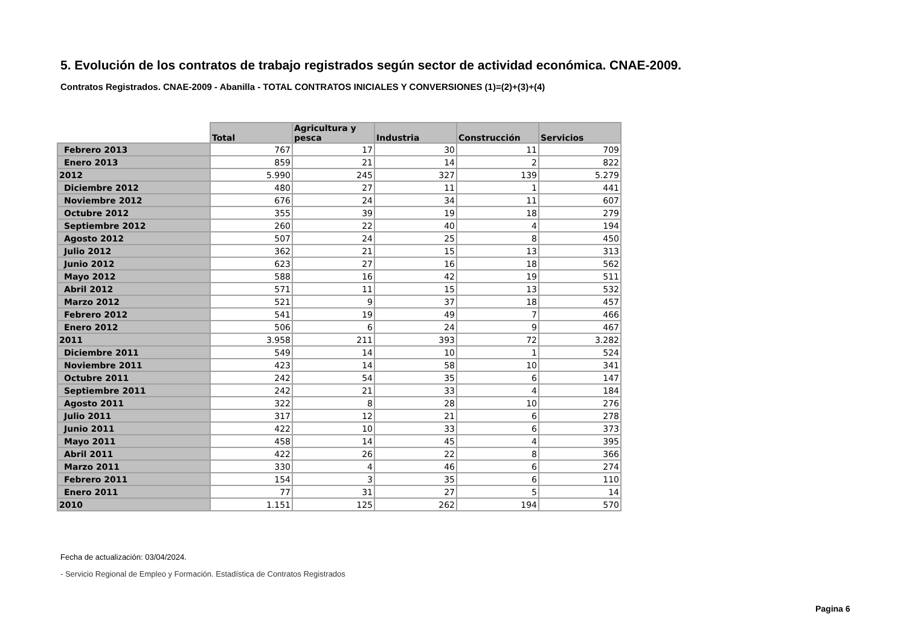5. Evolución de los contratos de trabajo registrados según sector de actividad económica. CNAE-2009.
Contratos Registrados. CNAE-2009 - Abanilla - TOTAL CONTRATOS INICIALES Y CONVERSIONES (1)=(2)+(3)+(4)
| | Total | Agricultura y pesca | Industria | Construcción | Servicios |
| --- | --- | --- | --- | --- | --- |
| Febrero 2013 | 767 | 17 | 30 | 11 | 709 |
| Enero 2013 | 859 | 21 | 14 | 2 | 822 |
| 2012 | 5.990 | 245 | 327 | 139 | 5.279 |
| Diciembre 2012 | 480 | 27 | 11 | 1 | 441 |
| Noviembre 2012 | 676 | 24 | 34 | 11 | 607 |
| Octubre 2012 | 355 | 39 | 19 | 18 | 279 |
| Septiembre 2012 | 260 | 22 | 40 | 4 | 194 |
| Agosto 2012 | 507 | 24 | 25 | 8 | 450 |
| Julio 2012 | 362 | 21 | 15 | 13 | 313 |
| Junio 2012 | 623 | 27 | 16 | 18 | 562 |
| Mayo 2012 | 588 | 16 | 42 | 19 | 511 |
| Abril 2012 | 571 | 11 | 15 | 13 | 532 |
| Marzo 2012 | 521 | 9 | 37 | 18 | 457 |
| Febrero 2012 | 541 | 19 | 49 | 7 | 466 |
| Enero 2012 | 506 | 6 | 24 | 9 | 467 |
| 2011 | 3.958 | 211 | 393 | 72 | 3.282 |
| Diciembre 2011 | 549 | 14 | 10 | 1 | 524 |
| Noviembre 2011 | 423 | 14 | 58 | 10 | 341 |
| Octubre 2011 | 242 | 54 | 35 | 6 | 147 |
| Septiembre 2011 | 242 | 21 | 33 | 4 | 184 |
| Agosto 2011 | 322 | 8 | 28 | 10 | 276 |
| Julio 2011 | 317 | 12 | 21 | 6 | 278 |
| Junio 2011 | 422 | 10 | 33 | 6 | 373 |
| Mayo 2011 | 458 | 14 | 45 | 4 | 395 |
| Abril 2011 | 422 | 26 | 22 | 8 | 366 |
| Marzo 2011 | 330 | 4 | 46 | 6 | 274 |
| Febrero 2011 | 154 | 3 | 35 | 6 | 110 |
| Enero 2011 | 77 | 31 | 27 | 5 | 14 |
| 2010 | 1.151 | 125 | 262 | 194 | 570 |
Fecha de actualización: 03/04/2024.
- Servicio Regional de Empleo y Formación. Estadística de Contratos Registrados
Pagina 6